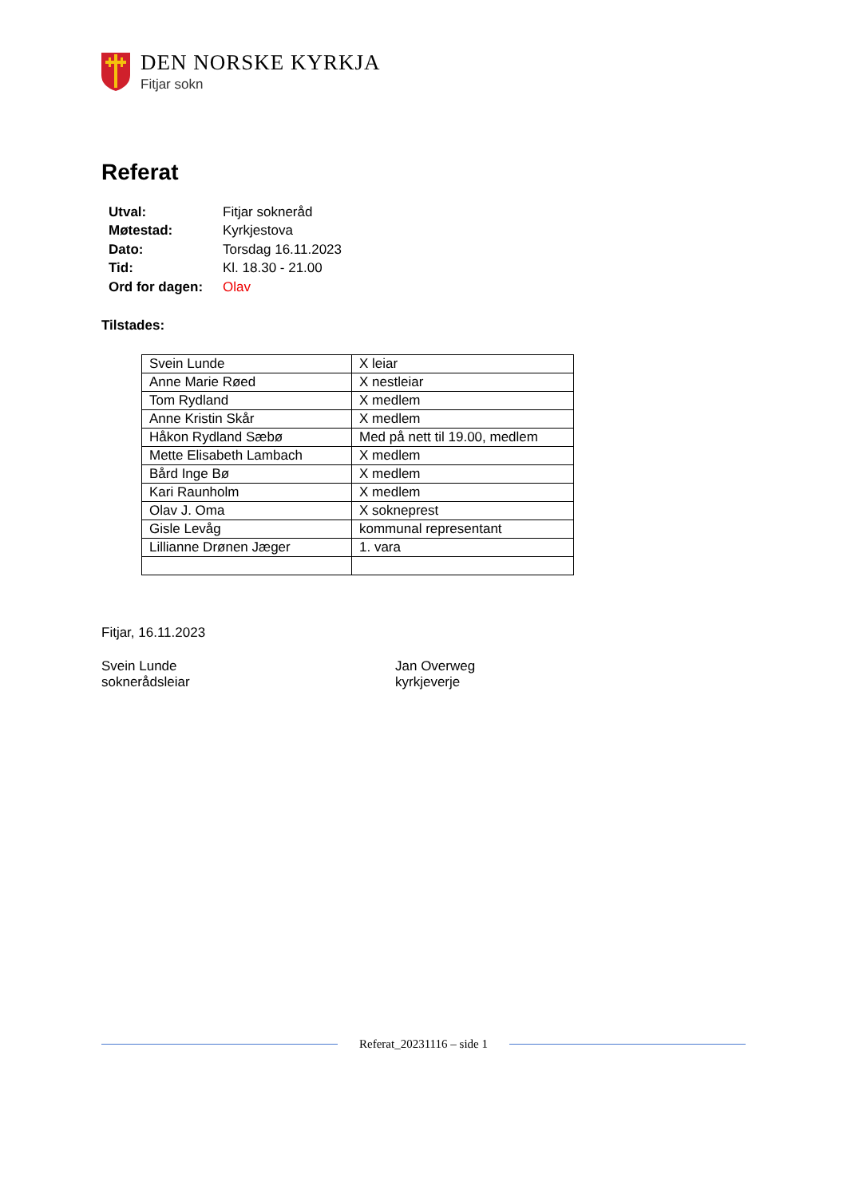DEN NORSKE KYRKJA
Fitjar sokn
Referat
| Utval: | Fitjar sokneråd |
| Møtestad: | Kyrkjestova |
| Dato: | Torsdag 16.11.2023 |
| Tid: | Kl. 18.30 - 21.00 |
| Ord for dagen: | Olav |
Tilstades:
| Svein Lunde | X leiar |
| Anne Marie Røed | X nestleiar |
| Tom Rydland | X medlem |
| Anne Kristin Skår | X medlem |
| Håkon Rydland Sæbø | Med på nett til 19.00, medlem |
| Mette Elisabeth Lambach | X medlem |
| Bård Inge Bø | X medlem |
| Kari Raunholm | X medlem |
| Olav J. Oma | X sokneprest |
| Gisle Levåg | kommunal representant |
| Lillianne Drønen Jæger | 1. vara |
Fitjar, 16.11.2023
Svein Lunde
sokneråds­leiar
Jan Overweg
kyrkjeverje
Referat_20231116 – side 1